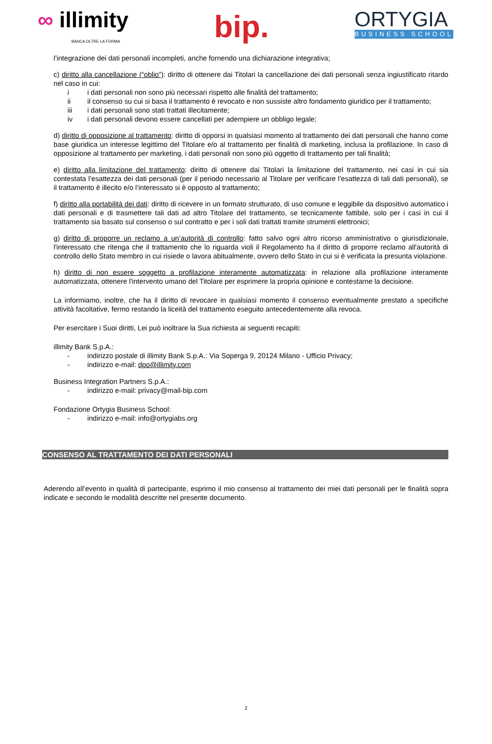∞ illimity
BANCA OLTRE LA FORMA
bip.
ORTYGIA
BUSINESS SCHOOL
l’integrazione dei dati personali incompleti, anche fornendo una dichiarazione integrativa;
c) diritto alla cancellazione (“oblio”): diritto di ottenere dai Titolari la cancellazione dei dati personali senza ingiustificato ritardo nel caso in cui:
i i dati personali non sono più necessari rispetto alle finalità del trattamento;
ii il consenso su cui si basa il trattamento è revocato e non sussiste altro fondamento giuridico per il trattamento;
iii i dati personali sono stati trattati illecitamente;
iv i dati personali devono essere cancellati per adempiere un obbligo legale;
d) diritto di opposizione al trattamento: diritto di opporsi in qualsiasi momento al trattamento dei dati personali che hanno come base giuridica un interesse legittimo del Titolare e/o al trattamento per finalità di marketing, inclusa la profilazione. In caso di opposizione al trattamento per marketing, i dati personali non sono più oggetto di trattamento per tali finalità;
e) diritto alla limitazione del trattamento: diritto di ottenere dai Titolari la limitazione del trattamento, nei casi in cui sia contestata l’esattezza dei dati personali (per il periodo necessario al Titolare per verificare l’esattezza di tali dati personali), se il trattamento è illecito e/o l’interessato si è opposto al trattamento;
f) diritto alla portabilità dei dati: diritto di ricevere in un formato strutturato, di uso comune e leggibile da dispositivo automatico i dati personali e di trasmettere tali dati ad altro Titolare del trattamento, se tecnicamente fattibile, solo per i casi in cui il trattamento sia basato sul consenso o sul contratto e per i soli dati trattati tramite strumenti elettronici;
g) diritto di proporre un reclamo a un’autorità di controllo: fatto salvo ogni altro ricorso amministrativo o giurisdizionale, l'interessato che ritenga che il trattamento che lo riguarda violi il Regolamento ha il diritto di proporre reclamo all'autorità di controllo dello Stato membro in cui risiede o lavora abitualmente, ovvero dello Stato in cui si è verificata la presunta violazione.
h) diritto di non essere soggetto a profilazione interamente automatizzata: in relazione alla profilazione interamente automatizzata, ottenere l'intervento umano del Titolare per esprimere la propria opinione e contestarne la decisione.
La informiamo, inoltre, che ha il diritto di revocare in qualsiasi momento il consenso eventualmente prestato a specifiche attività facoltative, fermo restando la liceità del trattamento eseguito antecedentemente alla revoca.
Per esercitare i Suoi diritti, Lei può inoltrare la Sua richiesta ai seguenti recapiti:
illimity Bank S.p.A.:
- indirizzo postale di illimity Bank S.p.A.: Via Soperga 9, 20124 Milano - Ufficio Privacy;
- indirizzo e-mail: dpo@illimity.com
Business Integration Partners S.p.A.:
- indirizzo e-mail: privacy@mail-bip.com
Fondazione Ortygia Business School:
- indirizzo e-mail: info@ortygiabs.org
CONSENSO AL TRATTAMENTO DEI DATI PERSONALI
Aderendo all’evento in qualità di partecipante, esprimo il mio consenso al trattamento dei miei dati personali per le finalità sopra indicate e secondo le modalità descritte nel presente documento.
2